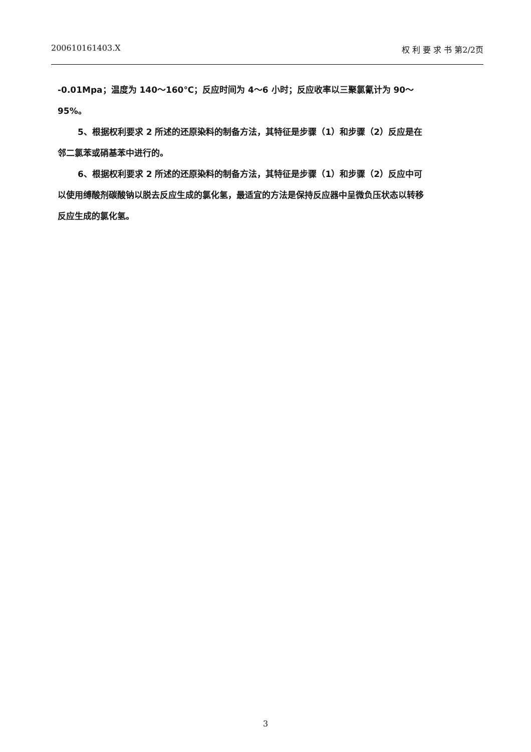200610161403.X 权 利 要 求 书 第2/2页
-0.01Mpa；温度为 140～160℃；反应时间为 4～6 小时；反应收率以三聚氯氰计为 90～95%。
5、根据权利要求 2 所述的还原染料的制备方法，其特征是步骤（1）和步骤（2）反应是在邻二氯苯或硝基苯中进行的。
6、根据权利要求 2 所述的还原染料的制备方法，其特征是步骤（1）和步骤（2）反应中可以使用缚酸剂碳酸钠以脱去反应生成的氯化氢，最适宜的方法是保持反应器中呈微负压状态以转移反应生成的氯化氢。
3